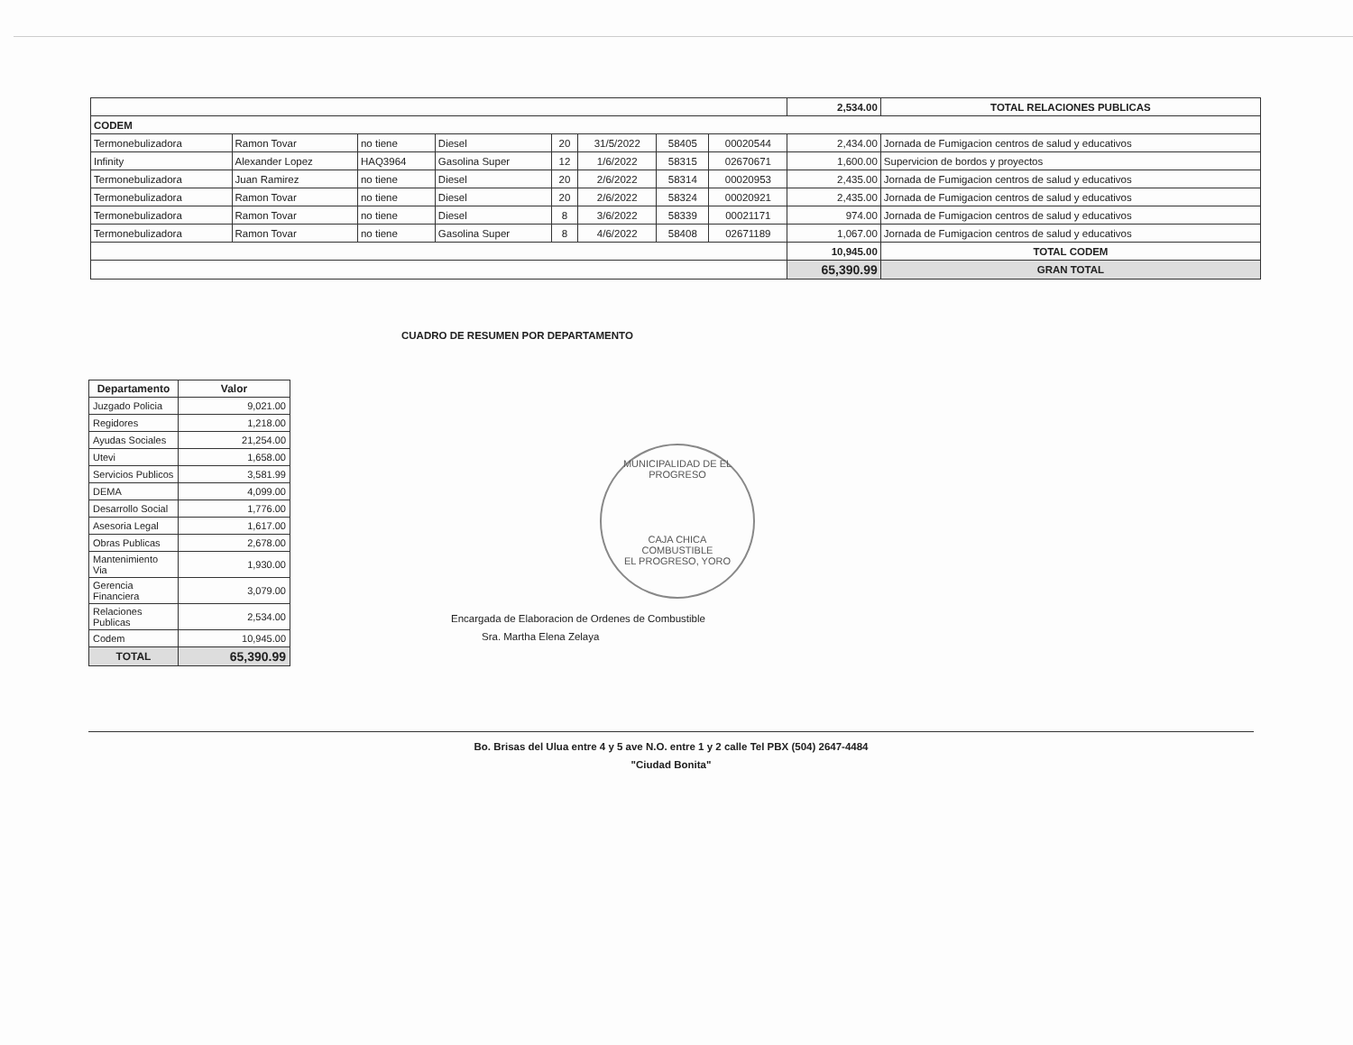| | | | | | | | | 2,534.00 | TOTAL RELACIONES PUBLICAS |
| CODEM | | | | | | | | | |
| Termonebulizadora | Ramon Tovar | no tiene | Diesel | 20 | 31/5/2022 | 58405 | 00020544 | 2,434.00 | Jornada de Fumigacion centros de salud y educativos |
| Infinity | Alexander Lopez | HAQ3964 | Gasolina Super | 12 | 1/6/2022 | 58315 | 02670671 | 1,600.00 | Supervicion de bordos y proyectos |
| Termonebulizadora | Juan Ramirez | no tiene | Diesel | 20 | 2/6/2022 | 58314 | 00020953 | 2,435.00 | Jornada de Fumigacion centros de salud y educativos |
| Termonebulizadora | Ramon Tovar | no tiene | Diesel | 20 | 2/6/2022 | 58324 | 00020921 | 2,435.00 | Jornada de Fumigacion centros de salud y educativos |
| Termonebulizadora | Ramon Tovar | no tiene | Diesel | 8 | 3/6/2022 | 58339 | 00021171 | 974.00 | Jornada de Fumigacion centros de salud y educativos |
| Termonebulizadora | Ramon Tovar | no tiene | Gasolina Super | 8 | 4/6/2022 | 58408 | 02671189 | 1,067.00 | Jornada de Fumigacion centros de salud y educativos |
| | | | | | | | | 10,945.00 | TOTAL CODEM |
| | | | | | | | | 65,390.99 | GRAN TOTAL |
CUADRO DE RESUMEN POR DEPARTAMENTO
| Departamento | Valor |
| --- | --- |
| Juzgado Policia | 9,021.00 |
| Regidores | 1,218.00 |
| Ayudas Sociales | 21,254.00 |
| Utevi | 1,658.00 |
| Servicios Publicos | 3,581.99 |
| DEMA | 4,099.00 |
| Desarrollo Social | 1,776.00 |
| Asesoria Legal | 1,617.00 |
| Obras Publicas | 2,678.00 |
| Mantenimiento Via | 1,930.00 |
| Gerencia Financiera | 3,079.00 |
| Relaciones Publicas | 2,534.00 |
| Codem | 10,945.00 |
| TOTAL | 65,390.99 |
MUNICIPALIDAD DE EL PROGRESO
CAJA CHICA
COMBUSTIBLE
EL PROGRESO, YORO
Encargada de Elaboracion de Ordenes de Combustible
Sra. Martha Elena Zelaya
Bo. Brisas del Ulua entre 4 y 5 ave N.O. entre 1 y 2 calle Tel PBX (504) 2647-4484
"Ciudad Bonita"